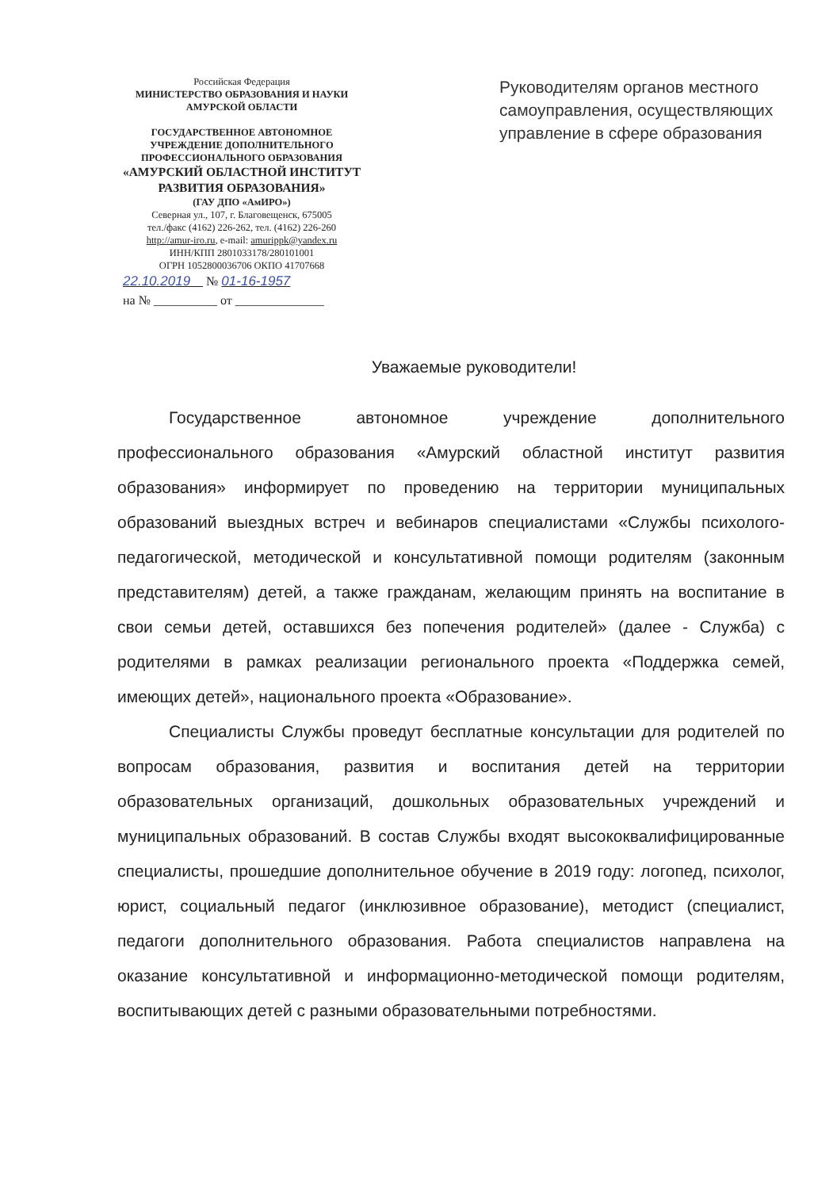Российская Федерация
МИНИСТЕРСТВО ОБРАЗОВАНИЯ И НАУКИ
АМУРСКОЙ ОБЛАСТИ
ГОСУДАРСТВЕННОЕ АВТОНОМНОЕ
УЧРЕЖДЕНИЕ ДОПОЛНИТЕЛЬНОГО
ПРОФЕССИОНАЛЬНОГО ОБРАЗОВАНИЯ
«АМУРСКИЙ ОБЛАСТНОЙ ИНСТИТУТ
РАЗВИТИЯ ОБРАЗОВАНИЯ»
(ГАУ ДПО «АмИРО»)
Северная ул., 107, г. Благовещенск, 675005
тел./факс (4162) 226-262, тел. (4162) 226-260
http://amur-iro.ru, e-mail: amurippk@yandex.ru
ИНН/КПП 2801033178/280101001
ОГРН 1052800036706 ОКПО 41707668
22.10.2019 № 01-16-1957
на № __________ от ______________
Руководителям органов местного самоуправления, осуществляющих управление в сфере образования
Уважаемые руководители!
Государственное автономное учреждение дополнительного профессионального образования «Амурский областной институт развития образования» информирует по проведению на территории муниципальных образований выездных встреч и вебинаров специалистами «Службы психолого-педагогической, методической и консультативной помощи родителям (законным представителям) детей, а также гражданам, желающим принять на воспитание в свои семьи детей, оставшихся без попечения родителей» (далее - Служба) с родителями в рамках реализации регионального проекта «Поддержка семей, имеющих детей», национального проекта «Образование».
Специалисты Службы проведут бесплатные консультации для родителей по вопросам образования, развития и воспитания детей на территории образовательных организаций, дошкольных образовательных учреждений и муниципальных образований. В состав Службы входят высококвалифицированные специалисты, прошедшие дополнительное обучение в 2019 году: логопед, психолог, юрист, социальный педагог (инклюзивное образование), методист (специалист, педагоги дополнительного образования. Работа специалистов направлена на оказание консультативной и информационно-методической помощи родителям, воспитывающих детей с разными образовательными потребностями.